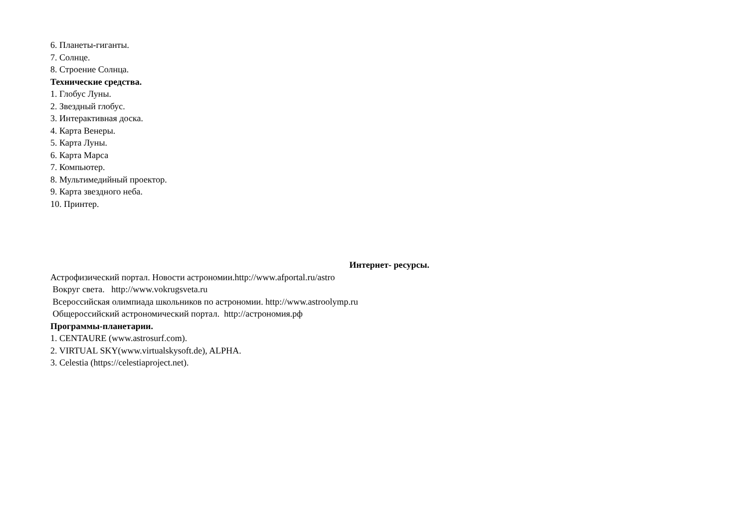6. Планеты-гиганты.
7. Солнце.
8. Строение Солнца.
Технические средства.
1. Глобус Луны.
2. Звездный глобус.
3. Интерактивная доска.
4. Карта Венеры.
5. Карта Луны.
6. Карта Марса
7. Компьютер.
8. Мультимедийный проектор.
9. Карта звездного неба.
10. Принтер.
Интернет- ресурсы.
Астрофизический портал. Новости астрономии.http://www.afportal.ru/astro
Вокруг света. http://www.vokrugsveta.ru
Всероссийская олимпиада школьников по астрономии. http://www.astroolymp.ru
Общероссийский астрономический портал. http://астрономия.рф
Программы-планетарии.
1. CENTAURE (www.astrosurf.com).
2. VIRTUAL SKY(www.virtualskysoft.de), ALPHA.
3. Celestia (https://celestiaproject.net).